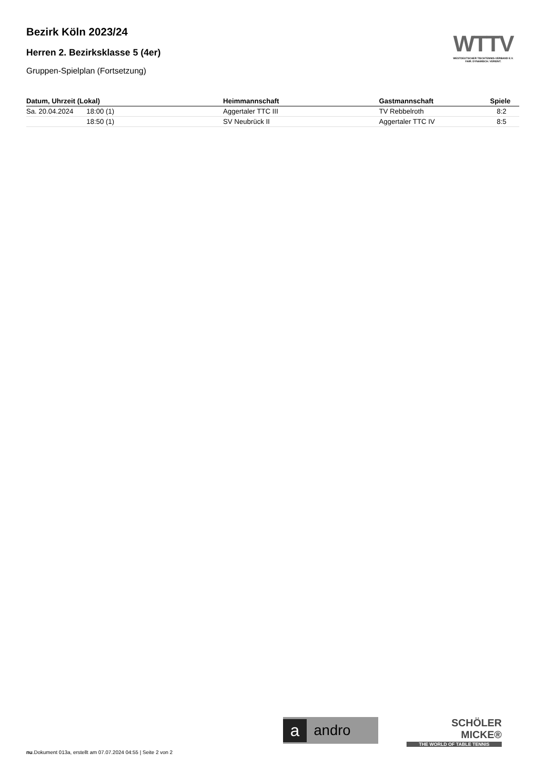WTTV
WESTDEUTSCHER TISCHTENNIS-VERBAND E.V.
FAIR. DYNAMISCH. VEREINT.
Bezirk Köln 2023/24
Herren 2. Bezirksklasse 5 (4er)
Gruppen-Spielplan (Fortsetzung)
| Datum, Uhrzeit (Lokal) | | Heimmannschaft | Gastmannschaft | Spiele |
| --- | --- | --- | --- | --- |
| Sa. 20.04.2024 | 18:00 (1) | Aggertaler TTC III | TV Rebbelroth | 8:2 |
| | 18:50 (1) | SV Neubrück II | Aggertaler TTC IV | 8:5 |
aandro
SCHÖLER
MICKE®
THE WORLD OF TABLE TENNIS
nu.Dokument 013a, erstellt am 07.07.2024 04:55 | Seite 2 von 2